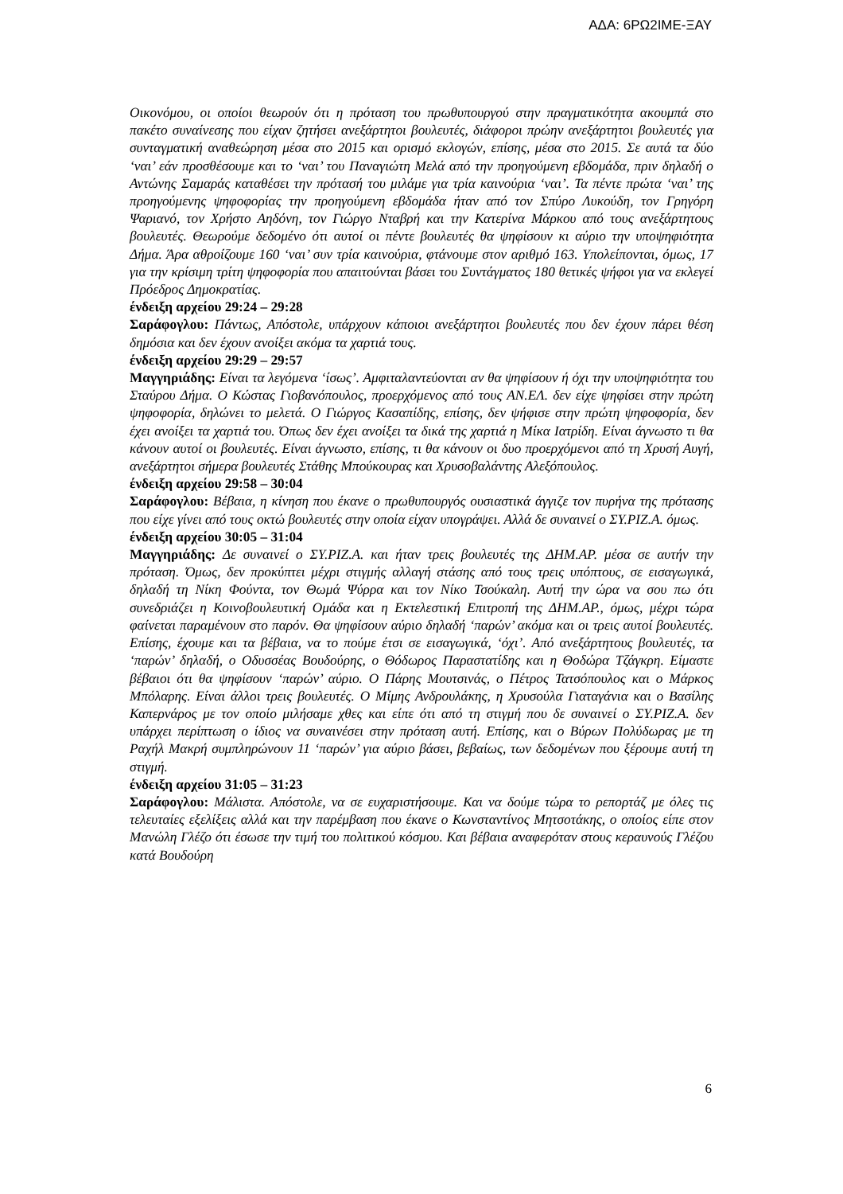ΑΔΑ: 6ΡΩ2ΙΜΕ-ΞΑΥ
Οικονόμου, οι οποίοι θεωρούν ότι η πρόταση του πρωθυπουργού στην πραγματικότητα ακουμπά στο πακέτο συναίνεσης που είχαν ζητήσει ανεξάρτητοι βουλευτές, διάφοροι πρώην ανεξάρτητοι βουλευτές για συνταγματική αναθεώρηση μέσα στο 2015 και ορισμό εκλογών, επίσης, μέσα στο 2015. Σε αυτά τα δύο ‘ναι’ εάν προσθέσουμε και το ‘ναι’ του Παναγιώτη Μελά από την προηγούμενη εβδομάδα, πριν δηλαδή ο Αντώνης Σαμαράς καταθέσει την πρότασή του μιλάμε για τρία καινούρια ‘ναι’. Τα πέντε πρώτα ‘ναι’ της προηγούμενης ψηφοφορίας την προηγούμενη εβδομάδα ήταν από τον Σπύρο Λυκούδη, τον Γρηγόρη Ψαριανό, τον Χρήστο Αηδόνη, τον Γιώργο Νταβρή και την Κατερίνα Μάρκου από τους ανεξάρτητους βουλευτές. Θεωρούμε δεδομένο ότι αυτοί οι πέντε βουλευτές θα ψηφίσουν κι αύριο την υποψηφιότητα Δήμα. Άρα αθροίζουμε 160 ‘ναι’ συν τρία καινούρια, φτάνουμε στον αριθμό 163. Υπολείπονται, όμως, 17 για την κρίσιμη τρίτη ψηφοφορία που απαιτούνται βάσει του Συντάγματος 180 θετικές ψήφοι για να εκλεγεί Πρόεδρος Δημοκρατίας.
ένδειξη αρχείου 29:24 – 29:28
Σαράφογλου: Πάντως, Απόστολε, υπάρχουν κάποιοι ανεξάρτητοι βουλευτές που δεν έχουν πάρει θέση δημόσια και δεν έχουν ανοίξει ακόμα τα χαρτιά τους.
ένδειξη αρχείου 29:29 – 29:57
Μαγγηριάδης: Είναι τα λεγόμενα ‘ίσως’. Αμφιταλαντεύονται αν θα ψηφίσουν ή όχι την υποψηφιότητα του Σταύρου Δήμα. Ο Κώστας Γιοβανόπουλος, προερχόμενος από τους ΑΝ.ΕΛ. δεν είχε ψηφίσει στην πρώτη ψηφοφορία, δηλώνει το μελετά. Ο Γιώργος Κασαπίδης, επίσης, δεν ψήφισε στην πρώτη ψηφοφορία, δεν έχει ανοίξει τα χαρτιά του. Όπως δεν έχει ανοίξει τα δικά της χαρτιά η Μίκα Ιατρίδη. Είναι άγνωστο τι θα κάνουν αυτοί οι βουλευτές. Είναι άγνωστο, επίσης, τι θα κάνουν οι δυο προερχόμενοι από τη Χρυσή Αυγή, ανεξάρτητοι σήμερα βουλευτές Στάθης Μπούκουρας και Χρυσοβαλάντης Αλεξόπουλος.
ένδειξη αρχείου 29:58 – 30:04
Σαράφογλου: Βέβαια, η κίνηση που έκανε ο πρωθυπουργός ουσιαστικά άγγιζε τον πυρήνα της πρότασης που είχε γίνει από τους οκτώ βουλευτές στην οποία είχαν υπογράψει. Αλλά δε συναινεί ο ΣΥ.ΡΙΖ.Α. όμως.
ένδειξη αρχείου 30:05 – 31:04
Μαγγηριάδης: Δε συναινεί ο ΣΥ.ΡΙΖ.Α. και ήταν τρεις βουλευτές της ΔΗΜ.ΑΡ. μέσα σε αυτήν την πρόταση. Όμως, δεν προκύπτει μέχρι στιγμής αλλαγή στάσης από τους τρεις υπόπτους, σε εισαγωγικά, δηλαδή τη Νίκη Φούντα, τον Θωμά Ψύρρα και τον Νίκο Τσούκαλη. Αυτή την ώρα να σου πω ότι συνεδριάζει η Κοινοβουλευτική Ομάδα και η Εκτελεστική Επιτροπή της ΔΗΜ.ΑΡ., όμως, μέχρι τώρα φαίνεται παραμένουν στο παρόν. Θα ψηφίσουν αύριο δηλαδή ‘παρών’ ακόμα και οι τρεις αυτοί βουλευτές. Επίσης, έχουμε και τα βέβαια, να το πούμε έτσι σε εισαγωγικά, ‘όχι’. Από ανεξάρτητους βουλευτές, τα ‘παρών’ δηλαδή, ο Οδυσσέας Βουδούρης, ο Θόδωρος Παραστατίδης και η Θοδώρα Τζάγκρη. Είμαστε βέβαιοι ότι θα ψηφίσουν ‘παρών’ αύριο. Ο Πάρης Μουτσινάς, ο Πέτρος Τατσόπουλος και ο Μάρκος Μπόλαρης. Είναι άλλοι τρεις βουλευτές. Ο Μίμης Ανδρουλάκης, η Χρυσούλα Γιαταγάνια και ο Βασίλης Καπερνάρος με τον οποίο μιλήσαμε χθες και είπε ότι από τη στιγμή που δε συναινεί ο ΣΥ.ΡΙΖ.Α. δεν υπάρχει περίπτωση ο ίδιος να συναινέσει στην πρόταση αυτή. Επίσης, και ο Βύρων Πολύδωρας με τη Ραχήλ Μακρή συμπληρώνουν 11 ‘παρών’ για αύριο βάσει, βεβαίως, των δεδομένων που ξέρουμε αυτή τη στιγμή.
ένδειξη αρχείου 31:05 – 31:23
Σαράφογλου: Μάλιστα. Απόστολε, να σε ευχαριστήσουμε. Και να δούμε τώρα το ρεπορτάζ με όλες τις τελευταίες εξελίξεις αλλά και την παρέμβαση που έκανε ο Κωνσταντίνος Μητσοτάκης, ο οποίος είπε στον Μανώλη Γλέζο ότι έσωσε την τιμή του πολιτικού κόσμου. Και βέβαια αναφερόταν στους κεραυνούς Γλέζου κατά Βουδούρη
6